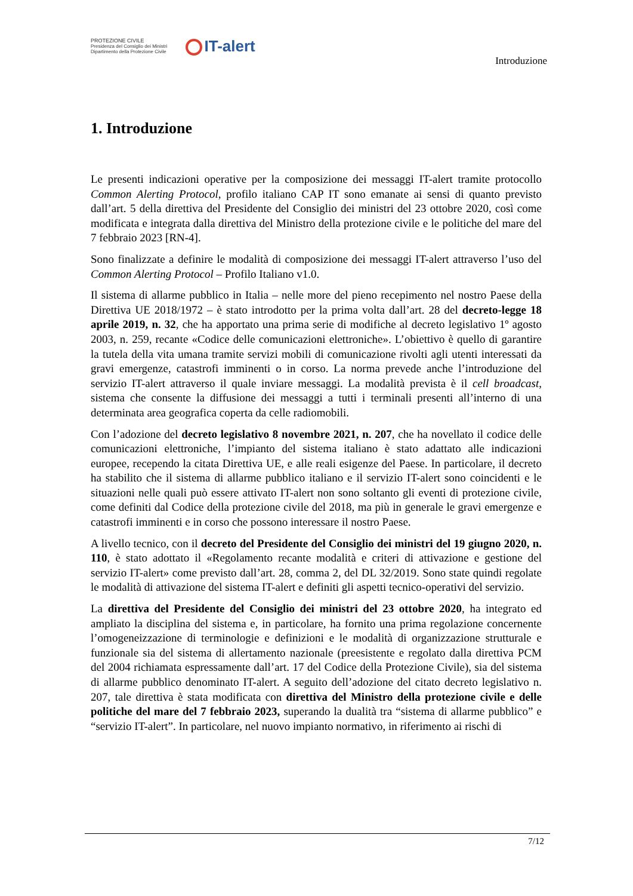PROTEZIONE CIVILE
Presidenza del Consiglio dei Ministri
Dipartimento della Protezione Civile
IT-alert
Introduzione
1. Introduzione
Le presenti indicazioni operative per la composizione dei messaggi IT-alert tramite protocollo Common Alerting Protocol, profilo italiano CAP IT sono emanate ai sensi di quanto previsto dall’art. 5 della direttiva del Presidente del Consiglio dei ministri del 23 ottobre 2020, così come modificata e integrata dalla direttiva del Ministro della protezione civile e le politiche del mare del 7 febbraio 2023 [RN-4].
Sono finalizzate a definire le modalità di composizione dei messaggi IT-alert attraverso l’uso del Common Alerting Protocol – Profilo Italiano v1.0.
Il sistema di allarme pubblico in Italia – nelle more del pieno recepimento nel nostro Paese della Direttiva UE 2018/1972 – è stato introdotto per la prima volta dall’art. 28 del decreto-legge 18 aprile 2019, n. 32, che ha apportato una prima serie di modifiche al decreto legislativo 1º agosto 2003, n. 259, recante «Codice delle comunicazioni elettroniche». L’obiettivo è quello di garantire la tutela della vita umana tramite servizi mobili di comunicazione rivolti agli utenti interessati da gravi emergenze, catastrofi imminenti o in corso. La norma prevede anche l’introduzione del servizio IT-alert attraverso il quale inviare messaggi. La modalità prevista è il cell broadcast, sistema che consente la diffusione dei messaggi a tutti i terminali presenti all’interno di una determinata area geografica coperta da celle radiomobili.
Con l’adozione del decreto legislativo 8 novembre 2021, n. 207, che ha novellato il codice delle comunicazioni elettroniche, l’impianto del sistema italiano è stato adattato alle indicazioni europee, recependo la citata Direttiva UE, e alle reali esigenze del Paese. In particolare, il decreto ha stabilito che il sistema di allarme pubblico italiano e il servizio IT-alert sono coincidenti e le situazioni nelle quali può essere attivato IT-alert non sono soltanto gli eventi di protezione civile, come definiti dal Codice della protezione civile del 2018, ma più in generale le gravi emergenze e catastrofi imminenti e in corso che possono interessare il nostro Paese.
A livello tecnico, con il decreto del Presidente del Consiglio dei ministri del 19 giugno 2020, n. 110, è stato adottato il «Regolamento recante modalità e criteri di attivazione e gestione del servizio IT-alert» come previsto dall’art. 28, comma 2, del DL 32/2019. Sono state quindi regolate le modalità di attivazione del sistema IT-alert e definiti gli aspetti tecnico-operativi del servizio.
La direttiva del Presidente del Consiglio dei ministri del 23 ottobre 2020, ha integrato ed ampliato la disciplina del sistema e, in particolare, ha fornito una prima regolazione concernente l’omogeneizzazione di terminologie e definizioni e le modalità di organizzazione strutturale e funzionale sia del sistema di allertamento nazionale (preesistente e regolato dalla direttiva PCM del 2004 richiamata espressamente dall’art. 17 del Codice della Protezione Civile), sia del sistema di allarme pubblico denominato IT-alert. A seguito dell’adozione del citato decreto legislativo n. 207, tale direttiva è stata modificata con direttiva del Ministro della protezione civile e delle politiche del mare del 7 febbraio 2023, superando la dualità tra “sistema di allarme pubblico” e “servizio IT-alert”. In particolare, nel nuovo impianto normativo, in riferimento ai rischi di
7/12